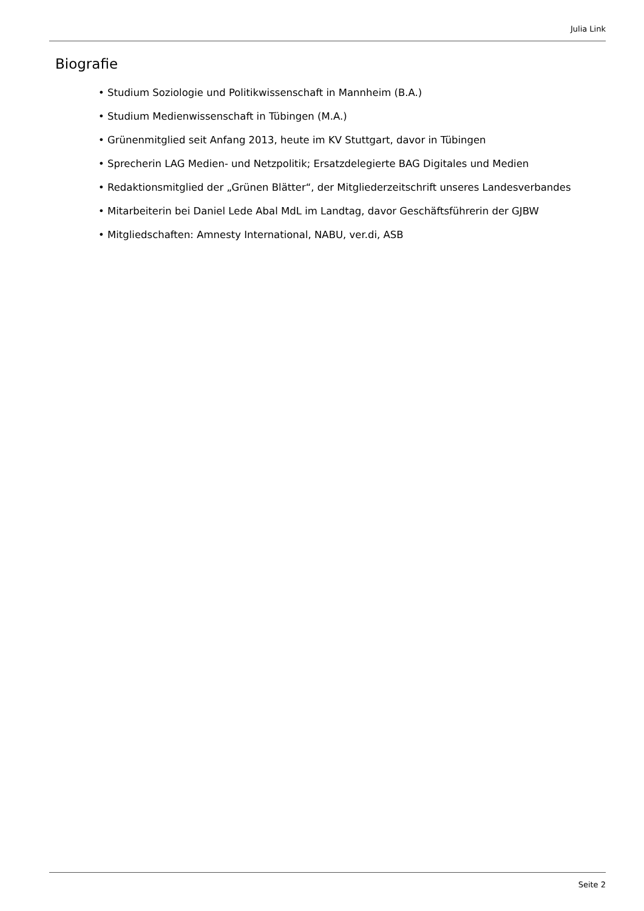Julia Link
Biografie
• Studium Soziologie und Politikwissenschaft in Mannheim (B.A.)
• Studium Medienwissenschaft in Tübingen (M.A.)
• Grünenmitglied seit Anfang 2013, heute im KV Stuttgart, davor in Tübingen
• Sprecherin LAG Medien- und Netzpolitik; Ersatzdelegierte BAG Digitales und Medien
• Redaktionsmitglied der „Grünen Blätter“, der Mitgliederzeitschrift unseres Landesverbandes
• Mitarbeiterin bei Daniel Lede Abal MdL im Landtag, davor Geschäftsführerin der GJBW
• Mitgliedschaften: Amnesty International, NABU, ver.di, ASB
Seite 2